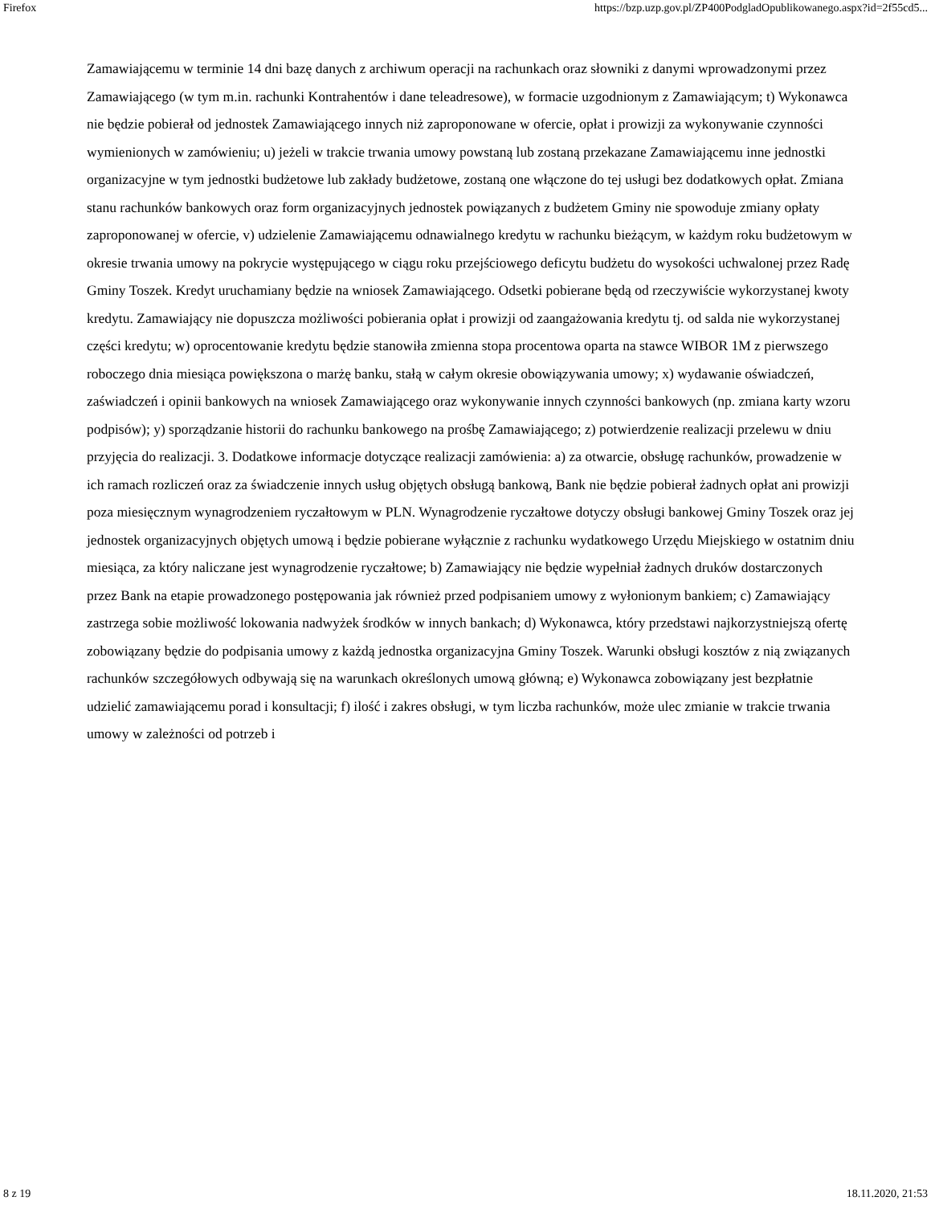Firefox https://bzp.uzp.gov.pl/ZP400PodgladOpublikowanego.aspx?id=2f55cd5...
Zamawiającemu w terminie 14 dni bazę danych z archiwum operacji na rachunkach oraz słowniki z danymi wprowadzonymi przez Zamawiającego (w tym m.in. rachunki Kontrahentów i dane teleadresowe), w formacie uzgodnionym z Zamawiającym; t) Wykonawca nie będzie pobierał od jednostek Zamawiającego innych niż zaproponowane w ofercie, opłat i prowizji za wykonywanie czynności wymienionych w zamówieniu; u) jeżeli w trakcie trwania umowy powstaną lub zostaną przekazane Zamawiającemu inne jednostki organizacyjne w tym jednostki budżetowe lub zakłady budżetowe, zostaną one włączone do tej usługi bez dodatkowych opłat. Zmiana stanu rachunków bankowych oraz form organizacyjnych jednostek powiązanych z budżetem Gminy nie spowoduje zmiany opłaty zaproponowanej w ofercie, v) udzielenie Zamawiającemu odnawialnego kredytu w rachunku bieżącym, w każdym roku budżetowym w okresie trwania umowy na pokrycie występującego w ciągu roku przejściowego deficytu budżetu do wysokości uchwalonej przez Radę Gminy Toszek. Kredyt uruchamiany będzie na wniosek Zamawiającego. Odsetki pobierane będą od rzeczywiście wykorzystanej kwoty kredytu. Zamawiający nie dopuszcza możliwości pobierania opłat i prowizji od zaangażowania kredytu tj. od salda nie wykorzystanej części kredytu; w) oprocentowanie kredytu będzie stanowiła zmienna stopa procentowa oparta na stawce WIBOR 1M z pierwszego roboczego dnia miesiąca powiększona o marżę banku, stałą w całym okresie obowiązywania umowy; x) wydawanie oświadczeń, zaświadczeń i opinii bankowych na wniosek Zamawiającego oraz wykonywanie innych czynności bankowych (np. zmiana karty wzoru podpisów); y) sporządzanie historii do rachunku bankowego na prośbę Zamawiającego; z) potwierdzenie realizacji przelewu w dniu przyjęcia do realizacji. 3. Dodatkowe informacje dotyczące realizacji zamówienia: a) za otwarcie, obsługę rachunków, prowadzenie w ich ramach rozliczeń oraz za świadczenie innych usług objętych obsługą bankową, Bank nie będzie pobierał żadnych opłat ani prowizji poza miesięcznym wynagrodzeniem ryczałtowym w PLN. Wynagrodzenie ryczałtowe dotyczy obsługi bankowej Gminy Toszek oraz jej jednostek organizacyjnych objętych umową i będzie pobierane wyłącznie z rachunku wydatkowego Urzędu Miejskiego w ostatnim dniu miesiąca, za który naliczane jest wynagrodzenie ryczałtowe; b) Zamawiający nie będzie wypełniał żadnych druków dostarczonych przez Bank na etapie prowadzonego postępowania jak również przed podpisaniem umowy z wyłonionym bankiem; c) Zamawiający zastrzega sobie możliwość lokowania nadwyżek środków w innych bankach; d) Wykonawca, który przedstawi najkorzystniejszą ofertę zobowiązany będzie do podpisania umowy z każdą jednostka organizacyjna Gminy Toszek. Warunki obsługi kosztów z nią związanych rachunków szczegółowych odbywają się na warunkach określonych umową główną; e) Wykonawca zobowiązany jest bezpłatnie udzielić zamawiającemu porad i konsultacji; f) ilość i zakres obsługi, w tym liczba rachunków, może ulec zmianie w trakcie trwania umowy w zależności od potrzeb i
8 z 19 18.11.2020, 21:53